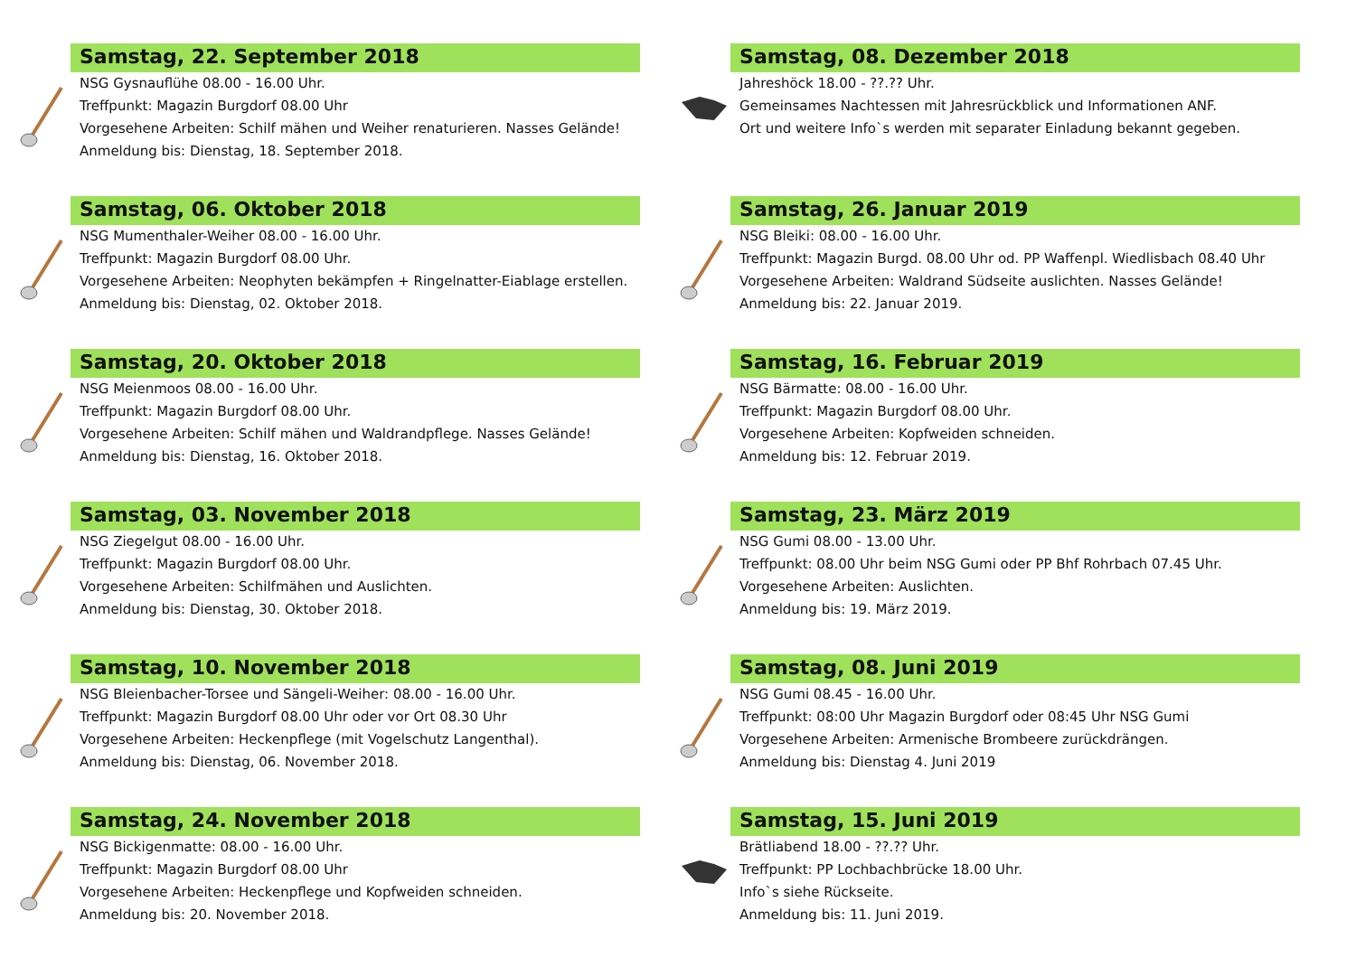Samstag, 22. September 2018
NSG Gysnauflühe 08.00 - 16.00 Uhr.
Treffpunkt: Magazin Burgdorf 08.00 Uhr
Vorgesehene Arbeiten: Schilf mähen und Weiher renaturieren. Nasses Gelände!
Anmeldung bis: Dienstag, 18. September 2018.
Samstag, 06. Oktober 2018
NSG Mumenthaler-Weiher 08.00 - 16.00 Uhr.
Treffpunkt: Magazin Burgdorf 08.00 Uhr.
Vorgesehene Arbeiten: Neophyten bekämpfen + Ringelnatter-Eiablage erstellen.
Anmeldung bis: Dienstag, 02. Oktober 2018.
Samstag, 20. Oktober 2018
NSG Meienmoos 08.00 - 16.00 Uhr.
Treffpunkt: Magazin Burgdorf 08.00 Uhr.
Vorgesehene Arbeiten: Schilf mähen und Waldrandpflege. Nasses Gelände!
Anmeldung bis: Dienstag, 16. Oktober 2018.
Samstag, 03. November 2018
NSG Ziegelgut 08.00 - 16.00 Uhr.
Treffpunkt: Magazin Burgdorf 08.00 Uhr.
Vorgesehene Arbeiten: Schilfmähen und Auslichten.
Anmeldung bis: Dienstag, 30. Oktober 2018.
Samstag, 10. November 2018
NSG Bleienbacher-Torsee und Sängeli-Weiher: 08.00 - 16.00 Uhr.
Treffpunkt: Magazin Burgdorf 08.00 Uhr oder vor Ort 08.30 Uhr
Vorgesehene Arbeiten: Heckenpflege (mit Vogelschutz Langenthal).
Anmeldung bis: Dienstag, 06. November 2018.
Samstag, 24. November 2018
NSG Bickigenmatte: 08.00 - 16.00 Uhr.
Treffpunkt: Magazin Burgdorf 08.00 Uhr
Vorgesehene Arbeiten: Heckenpflege und Kopfweiden schneiden.
Anmeldung bis: 20. November 2018.
Samstag, 08. Dezember 2018
Jahreshöck 18.00 - ??.?? Uhr.
Gemeinsames Nachtessen mit Jahresrückblick und Informationen ANF.
Ort und weitere Info`s werden mit separater Einladung bekannt gegeben.
Samstag, 26. Januar 2019
NSG Bleiki: 08.00 - 16.00 Uhr.
Treffpunkt: Magazin Burgd. 08.00 Uhr od. PP Waffenpl. Wiedlisbach 08.40 Uhr
Vorgesehene Arbeiten: Waldrand Südseite auslichten. Nasses Gelände!
Anmeldung bis: 22. Januar 2019.
Samstag, 16. Februar 2019
NSG Bärmatte: 08.00 - 16.00 Uhr.
Treffpunkt: Magazin Burgdorf 08.00 Uhr.
Vorgesehene Arbeiten: Kopfweiden schneiden.
Anmeldung bis: 12. Februar 2019.
Samstag, 23. März 2019
NSG Gumi 08.00 - 13.00 Uhr.
Treffpunkt: 08.00 Uhr beim NSG Gumi oder PP Bhf Rohrbach 07.45 Uhr.
Vorgesehene Arbeiten: Auslichten.
Anmeldung bis: 19. März 2019.
Samstag, 08. Juni 2019
NSG Gumi 08.45 - 16.00 Uhr.
Treffpunkt: 08:00 Uhr Magazin Burgdorf oder 08:45 Uhr NSG Gumi
Vorgesehene Arbeiten: Armenische Brombeere zurückdrängen.
Anmeldung bis: Dienstag 4. Juni 2019
Samstag, 15. Juni 2019
Brätliabend 18.00 - ??.?? Uhr.
Treffpunkt: PP Lochbachbrücke 18.00 Uhr.
Info`s siehe Rückseite.
Anmeldung bis: 11. Juni 2019.